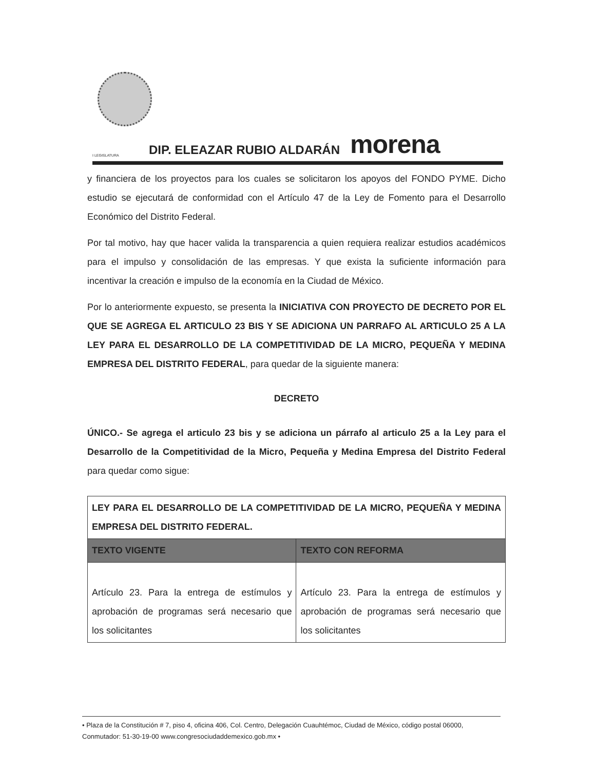I LEGISLATURA DIP. ELEAZAR RUBIO ALDARÁN morena
y financiera de los proyectos para los cuales se solicitaron los apoyos del FONDO PYME. Dicho estudio se ejecutará de conformidad con el Artículo 47 de la Ley de Fomento para el Desarrollo Económico del Distrito Federal.
Por tal motivo, hay que hacer valida la transparencia a quien requiera realizar estudios académicos para el impulso y consolidación de las empresas. Y que exista la suficiente información para incentivar la creación e impulso de la economía en la Ciudad de México.
Por lo anteriormente expuesto, se presenta la INICIATIVA CON PROYECTO DE DECRETO POR EL QUE SE AGREGA EL ARTICULO 23 BIS Y SE ADICIONA UN PARRAFO AL ARTICULO 25 A LA LEY PARA EL DESARROLLO DE LA COMPETITIVIDAD DE LA MICRO, PEQUEÑA Y MEDINA EMPRESA DEL DISTRITO FEDERAL, para quedar de la siguiente manera:
DECRETO
ÚNICO.- Se agrega el articulo 23 bis y se adiciona un párrafo al articulo 25 a la Ley para el Desarrollo de la Competitividad de la Micro, Pequeña y Medina Empresa del Distrito Federal para quedar como sigue:
| LEY PARA EL DESARROLLO DE LA COMPETITIVIDAD DE LA MICRO, PEQUEÑA Y MEDINA EMPRESA DEL DISTRITO FEDERAL. | |
| TEXTO VIGENTE | TEXTO CON REFORMA |
| Artículo 23. Para la entrega de estímulos y aprobación de programas será necesario que los solicitantes | Artículo 23. Para la entrega de estímulos y aprobación de programas será necesario que los solicitantes |
• Plaza de la Constitución # 7, piso 4, oficina 406, Col. Centro, Delegación Cuauhtémoc, Ciudad de México, código postal 06000, Conmutador: 51-30-19-00 www.congresociudaddemexico.gob.mx •